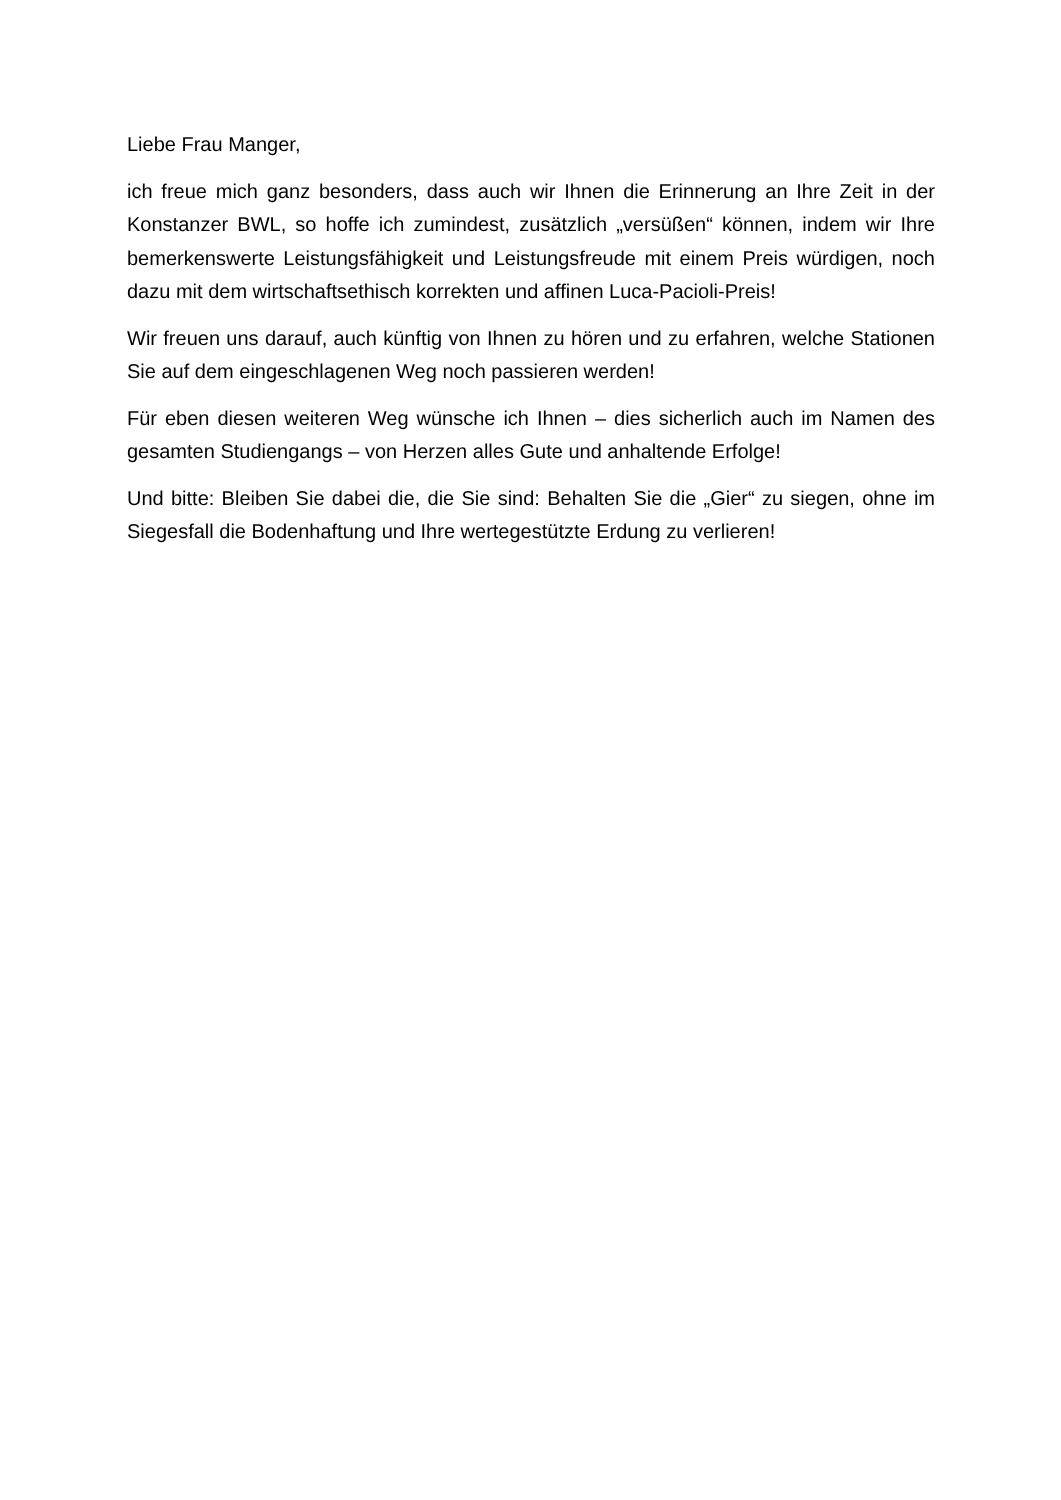Liebe Frau Manger,
ich freue mich ganz besonders, dass auch wir Ihnen die Erinnerung an Ihre Zeit in der Konstanzer BWL, so hoffe ich zumindest, zusätzlich „versüßen“ können, indem wir Ihre bemerkenswerte Leistungsfähigkeit und Leistungsfreude mit einem Preis würdigen, noch dazu mit dem wirtschaftsethisch korrekten und affinen Luca-Pacioli-Preis!
Wir freuen uns darauf, auch künftig von Ihnen zu hören und zu erfahren, welche Stationen Sie auf dem eingeschlagenen Weg noch passieren werden!
Für eben diesen weiteren Weg wünsche ich Ihnen – dies sicherlich auch im Namen des gesamten Studiengangs – von Herzen alles Gute und anhaltende Erfolge!
Und bitte: Bleiben Sie dabei die, die Sie sind: Behalten Sie die „Gier“ zu siegen, ohne im Siegesfall die Bodenhaftung und Ihre wertegestützte Erdung zu verlieren!